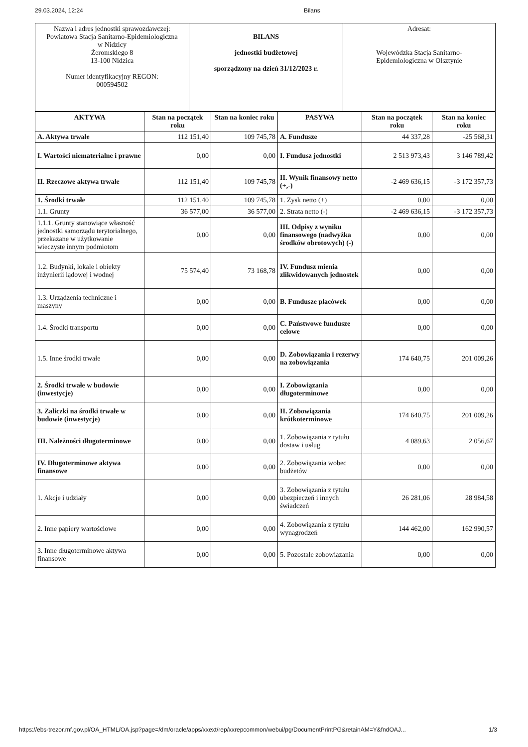29.03.2024, 12:24 Bilans
| Nazwa i adres jednostki sprawozdawczej: Powiatowa Stacja Sanitarno-Epidemiologiczna w Nidzicy Żeromskiego 8 13-100 Nidzica Numer identyfikacyjny REGON: 000594502 | BILANS jednostki budżetowej sporządzony na dzień 31/12/2023 r. | Adresat: Wojewódzka Stacja Sanitarno- Epidemiologiczna w Olsztynie |
| AKTYWA | Stan na początek roku | Stan na koniec roku | PASYWA | Stan na początek roku | Stan na koniec roku |
| --- | --- | --- | --- | --- | --- |
| A. Aktywa trwałe | 112 151,40 | 109 745,78 | A. Fundusze | 44 337,28 | -25 568,31 |
| I. Wartości niematerialne i prawne | 0,00 | 0,00 | I. Fundusz jednostki | 2 513 973,43 | 3 146 789,42 |
| II. Rzeczowe aktywa trwałe | 112 151,40 | 109 745,78 | II. Wynik finansowy netto (+,-) | -2 469 636,15 | -3 172 357,73 |
| 1. Środki trwałe | 112 151,40 | 109 745,78 | 1. Zysk netto (+) | 0,00 | 0,00 |
| 1.1. Grunty | 36 577,00 | 36 577,00 | 2. Strata netto (-) | -2 469 636,15 | -3 172 357,73 |
| 1.1.1. Grunty stanowiące własność jednostki samorządu terytorialnego, przekazane w użytkowanie wieczyste innym podmiotom | 0,00 | 0,00 | III. Odpisy z wyniku finansowego (nadwyżka środków obrotowych) (-) | 0,00 | 0,00 |
| 1.2. Budynki, lokale i obiekty inżynierii lądowej i wodnej | 75 574,40 | 73 168,78 | IV. Fundusz mienia zlikwidowanych jednostek | 0,00 | 0,00 |
| 1.3. Urządzenia techniczne i maszyny | 0,00 | 0,00 | B. Fundusze placówek | 0,00 | 0,00 |
| 1.4. Środki transportu | 0,00 | 0,00 | C. Państwowe fundusze celowe | 0,00 | 0,00 |
| 1.5. Inne środki trwałe | 0,00 | 0,00 | D. Zobowiązania i rezerwy na zobowiązania | 174 640,75 | 201 009,26 |
| 2. Środki trwałe w budowie (inwestycje) | 0,00 | 0,00 | I. Zobowiązania długoterminowe | 0,00 | 0,00 |
| 3. Zaliczki na środki trwałe w budowie (inwestycje) | 0,00 | 0,00 | II. Zobowiązania krótkoterminowe | 174 640,75 | 201 009,26 |
| III. Należności długoterminowe | 0,00 | 0,00 | 1. Zobowiązania z tytułu dostaw i usług | 4 089,63 | 2 056,67 |
| IV. Długoterminowe aktywa finansowe | 0,00 | 0,00 | 2. Zobowiązania wobec budżetów | 0,00 | 0,00 |
| 1. Akcje i udziały | 0,00 | 0,00 | 3. Zobowiązania z tytułu ubezpieczeń i innych świadczeń | 26 281,06 | 28 984,58 |
| 2. Inne papiery wartościowe | 0,00 | 0,00 | 4. Zobowiązania z tytułu wynagrodzeń | 144 462,00 | 162 990,57 |
| 3. Inne długoterminowe aktywa finansowe | 0,00 | 0,00 | 5. Pozostałe zobowiązania | 0,00 | 0,00 |
https://ebs-trezor.mf.gov.pl/OA_HTML/OA.jsp?page=/dm/oracle/apps/xxext/rep/xxrepcommon/webui/pg/DocumentPrintPG&retainAM=Y&fndOAJ... 1/3